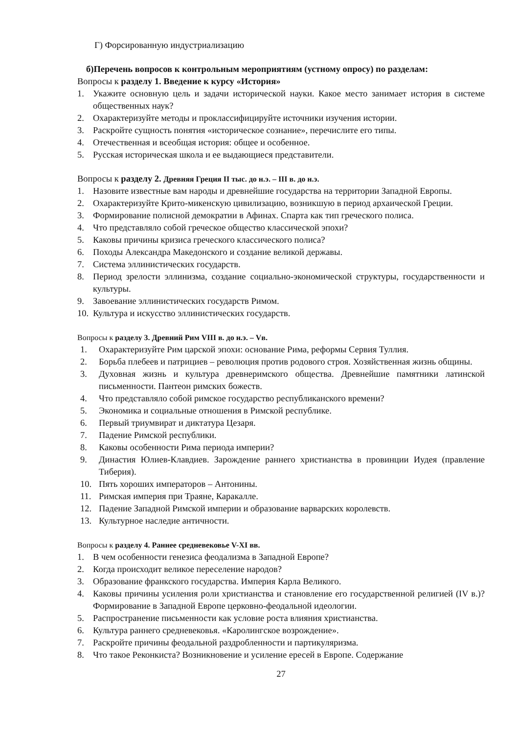Г) Форсированную индустриализацию
б)Перечень вопросов к контрольным мероприятиям (устному опросу) по разделам:
Вопросы к разделу 1. Введение к курсу «История»
1. Укажите основную цель и задачи исторической науки. Какое место занимает история в системе общественных наук?
2. Охарактеризуйте методы и проклассифицируйте источники изучения истории.
3. Раскройте сущность понятия «историческое сознание», перечислите его типы.
4. Отечественная и всеобщая история: общее и особенное.
5. Русская историческая школа и ее выдающиеся представители.
Вопросы к разделу 2. Древняя Греция II тыс. до н.э. – III в. до н.э.
1. Назовите известные вам народы и древнейшие государства на территории Западной Европы.
2. Охарактеризуйте Крито-микенскую цивилизацию, возникшую в период архаической Греции.
3. Формирование полисной демократии в Афинах. Спарта как тип греческого полиса.
4. Что представляло собой греческое общество классической эпохи?
5. Каковы причины кризиса греческого классического полиса?
6. Походы Александра Македонского и создание великой державы.
7. Система эллинистических государств.
8. Период зрелости эллинизма, создание социально-экономической структуры, государственности и культуры.
9. Завоевание эллинистических государств Римом.
10. Культура и искусство эллинистических государств.
Вопросы к разделу 3. Древний Рим VIII в. до н.э. – Vв.
1. Охарактеризуйте Рим царской эпохи: основание Рима, реформы Сервия Туллия.
2. Борьба плебеев и патрициев – революция против родового строя. Хозяйственная жизнь общины.
3. Духовная жизнь и культура древнеримского общества. Древнейшие памятники латинской письменности. Пантеон римских божеств.
4. Что представляло собой римское государство республиканского времени?
5. Экономика и социальные отношения в Римской республике.
6. Первый триумвират и диктатура Цезаря.
7. Падение Римской республики.
8. Каковы особенности Рима периода империи?
9. Династия Юлиев-Клавдиев. Зарождение раннего христианства в провинции Иудея (правление Тиберия).
10. Пять хороших императоров – Антонины.
11. Римская империя при Траяне, Каракалле.
12. Падение Западной Римской империи и образование варварских королевств.
13. Культурное наследие античности.
Вопросы к разделу 4. Раннее средневековье V-XI вв.
1. В чем особенности генезиса феодализма в Западной Европе?
2. Когда происходит великое переселение народов?
3. Образование франкского государства. Империя Карла Великого.
4. Каковы причины усиления роли христианства и становление его государственной религией (IV в.)? Формирование в Западной Европе церковно-феодальной идеологии.
5. Распространение письменности как условие роста влияния христианства.
6. Культура раннего средневековья. «Каролингское возрождение».
7. Раскройте причины феодальной раздробленности и партикуляризма.
8. Что такое Реконкиста? Возникновение и усиление ересей в Европе. Содержание
27